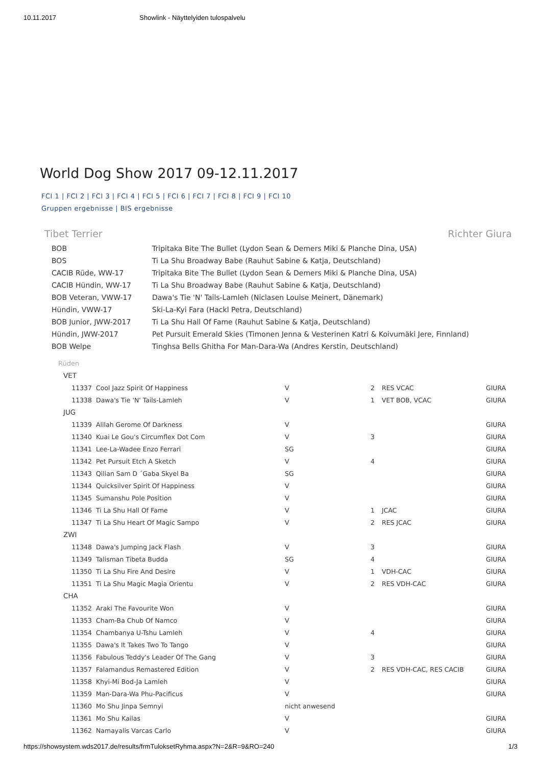10.11.2017 Showlink - Näyttelyiden tulospalvelu
World Dog Show 2017 09-12.11.2017
FCI 1 | FCI 2 | FCI 3 | FCI 4 | FCI 5 | FCI 6 | FCI 7 | FCI 8 | FCI 9 | FCI 10
Gruppen ergebnisse | BIS ergebnisse
Tibet Terrier Richter Giura
| BOB | Tripitaka Bite The Bullet (Lydon Sean & Demers Miki & Planche Dina, USA) |
| BOS | Ti La Shu Broadway Babe (Rauhut Sabine & Katja, Deutschland) |
| CACIB Rüde, WW-17 | Tripitaka Bite The Bullet (Lydon Sean & Demers Miki & Planche Dina, USA) |
| CACIB Hündin, WW-17 | Ti La Shu Broadway Babe (Rauhut Sabine & Katja, Deutschland) |
| BOB Veteran, VWW-17 | Dawa's Tie 'N' Tails-Lamleh (Niclasen Louise Meinert, Dänemark) |
| Hündin, VWW-17 | Ski-La-Kyi Fara (Hackl Petra, Deutschland) |
| BOB Junior, JWW-2017 | Ti La Shu Hall Of Fame (Rauhut Sabine & Katja, Deutschland) |
| Hündin, JWW-2017 | Pet Pursuit Emerald Skies (Timonen Jenna & Vesterinen Katri & Koivumäki Jere, Finnland) |
| BOB Welpe | Tinghsa Bells Ghitha For Man-Dara-Wa (Andres Kerstin, Deutschland) |
Rüden
| VET | | | | | |
| 11337 | Cool Jazz Spirit Of Happiness | V | 2 | RES VCAC | GIURA |
| 11338 | Dawa's Tie 'N' Tails-Lamleh | V | 1 | VET BOB, VCAC | GIURA |
| JUG | | | | | |
| 11339 | Alilah Gerome Of Darkness | V | | | GIURA |
| 11340 | Kuai Le Gou's Circumflex Dot Com | V | 3 | | GIURA |
| 11341 | Lee-La-Wadee Enzo Ferrari | SG | | | GIURA |
| 11342 | Pet Pursuit Etch A Sketch | V | 4 | | GIURA |
| 11343 | Qilian Sam D ´Gaba Skyel Ba | SG | | | GIURA |
| 11344 | Quicksilver Spirit Of Happiness | V | | | GIURA |
| 11345 | Sumanshu Pole Position | V | | | GIURA |
| 11346 | Ti La Shu Hall Of Fame | V | 1 | JCAC | GIURA |
| 11347 | Ti La Shu Heart Of Magic Sampo | V | 2 | RES JCAC | GIURA |
| ZWI | | | | | |
| 11348 | Dawa's Jumping Jack Flash | V | 3 | | GIURA |
| 11349 | Talisman Tibeta Budda | SG | 4 | | GIURA |
| 11350 | Ti La Shu Fire And Desire | V | 1 | VDH-CAC | GIURA |
| 11351 | Ti La Shu Magic Magia Orientu | V | 2 | RES VDH-CAC | GIURA |
| CHA | | | | | |
| 11352 | Araki The Favourite Won | V | | | GIURA |
| 11353 | Cham-Ba Chub Of Namco | V | | | GIURA |
| 11354 | Chambanya U-Tshu Lamleh | V | 4 | | GIURA |
| 11355 | Dawa's It Takes Two To Tango | V | | | GIURA |
| 11356 | Fabulous Teddy's Leader Of The Gang | V | 3 | | GIURA |
| 11357 | Falamandus Remastered Edition | V | 2 | RES VDH-CAC, RES CACIB | GIURA |
| 11358 | Khyi-Mi Bod-Ja Lamleh | V | | | GIURA |
| 11359 | Man-Dara-Wa Phu-Pacificus | V | | | GIURA |
| 11360 | Mo Shu Jinpa Semnyi | nicht anwesend | | | |
| 11361 | Mo Shu Kailas | V | | | GIURA |
| 11362 | Namayalis Varcas Carlo | V | | | GIURA |
https://showsystem.wds2017.de/results/frmTuloksetRyhma.aspx?N=2&R=9&RO=240 1/3